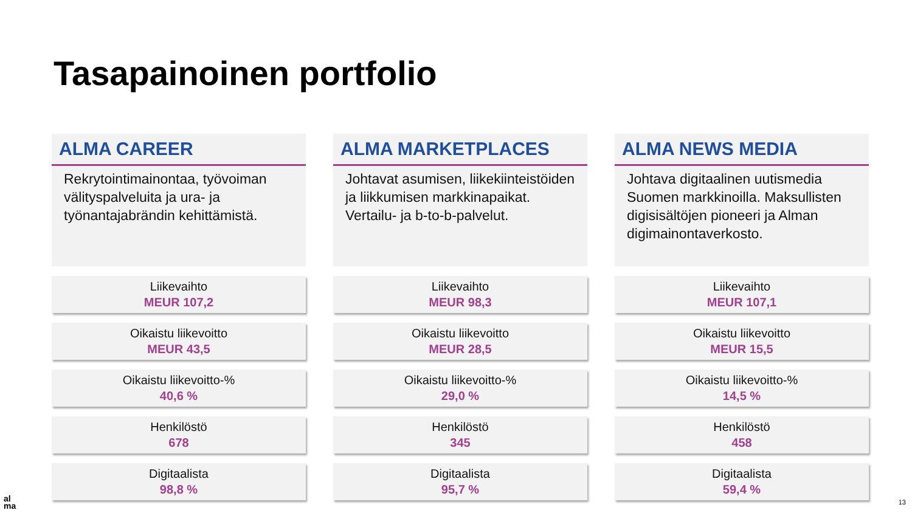Tasapainoinen portfolio
ALMA CAREER
Rekrytointimainontaa, työvoiman välityspalveluita ja ura- ja työnantajabrändin kehittämistä.
Liikevaihto
MEUR 107,2
Oikaistu liikevoitto
MEUR 43,5
Oikaistu liikevoitto-%
40,6 %
Henkilöstö
678
Digitaalista
98,8 %
ALMA MARKETPLACES
Johtavat asumisen, liikekiinteistöiden ja liikkumisen markkinapaikat. Vertailu- ja b-to-b-palvelut.
Liikevaihto
MEUR 98,3
Oikaistu liikevoitto
MEUR 28,5
Oikaistu liikevoitto-%
29,0 %
Henkilöstö
345
Digitaalista
95,7 %
ALMA NEWS MEDIA
Johtava digitaalinen uutismedia Suomen markkinoilla. Maksullisten digisisältöjen pioneeri ja Alman digimainontaverkosto.
Liikevaihto
MEUR 107,1
Oikaistu liikevoitto
MEUR 15,5
Oikaistu liikevoitto-%
14,5 %
Henkilöstö
458
Digitaalista
59,4 %
al
ma
13